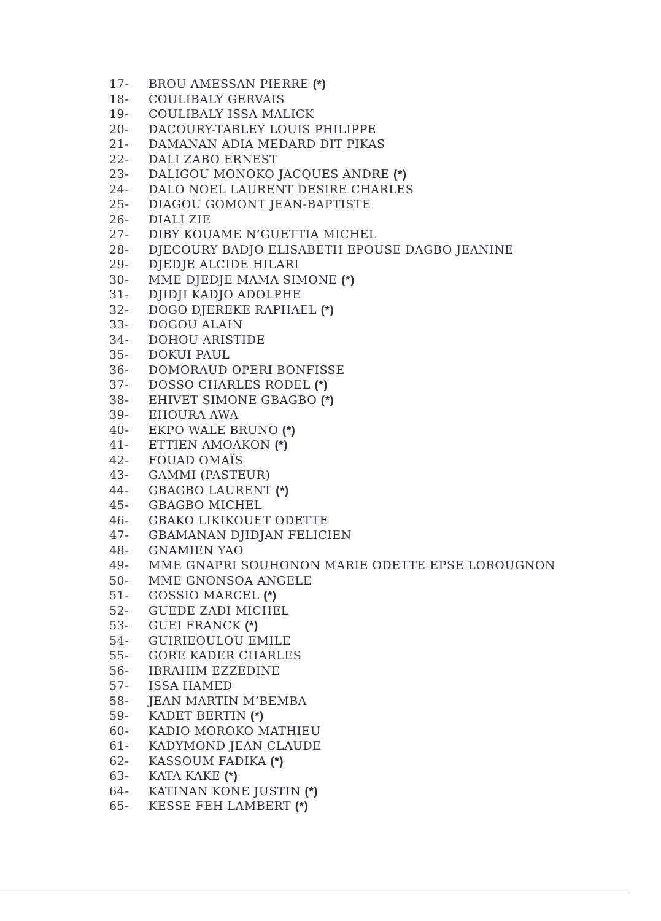17- BROU AMESSAN PIERRE (*)
18- COULIBALY GERVAIS
19- COULIBALY ISSA MALICK
20- DACOURY-TABLEY LOUIS PHILIPPE
21- DAMANAN ADIA MEDARD DIT PIKAS
22- DALI ZABO ERNEST
23- DALIGOU MONOKO JACQUES ANDRE (*)
24- DALO NOEL LAURENT DESIRE CHARLES
25- DIAGOU GOMONT JEAN-BAPTISTE
26- DIALI ZIE
27- DIBY KOUAME N’GUETTIA MICHEL
28- DJECOURY BADJO ELISABETH EPOUSE DAGBO JEANINE
29- DJEDJE ALCIDE HILARI
30- MME DJEDJE MAMA SIMONE (*)
31- DJIDJI KADJO ADOLPHE
32- DOGO DJEREKE RAPHAEL (*)
33- DOGOU ALAIN
34- DOHOU ARISTIDE
35- DOKUI PAUL
36- DOMORAUD OPERI BONFISSE
37- DOSSO CHARLES RODEL (*)
38- EHIVET SIMONE GBAGBO (*)
39- EHOURA AWA
40- EKPO WALE BRUNO (*)
41- ETTIEN AMOAKON (*)
42- FOUAD OMAÏS
43- GAMMI (PASTEUR)
44- GBAGBO LAURENT (*)
45- GBAGBO MICHEL
46- GBAKO LIKIKOUET ODETTE
47- GBAMANAN DJIDJAN FELICIEN
48- GNAMIEN YAO
49- MME GNAPRI SOUHONON MARIE ODETTE EPSE LOROUGNON
50- MME GNONSOA ANGELE
51- GOSSIO MARCEL (*)
52- GUEDE ZADI MICHEL
53- GUEI FRANCK (*)
54- GUIRIEOULOU EMILE
55- GORE KADER CHARLES
56- IBRAHIM EZZEDINE
57- ISSA HAMED
58- JEAN MARTIN M’BEMBA
59- KADET BERTIN (*)
60- KADIO MOROKO MATHIEU
61- KADYMOND JEAN CLAUDE
62- KASSOUM FADIKA (*)
63- KATA KAKE (*)
64- KATINAN KONE JUSTIN (*)
65- KESSE FEH LAMBERT (*)